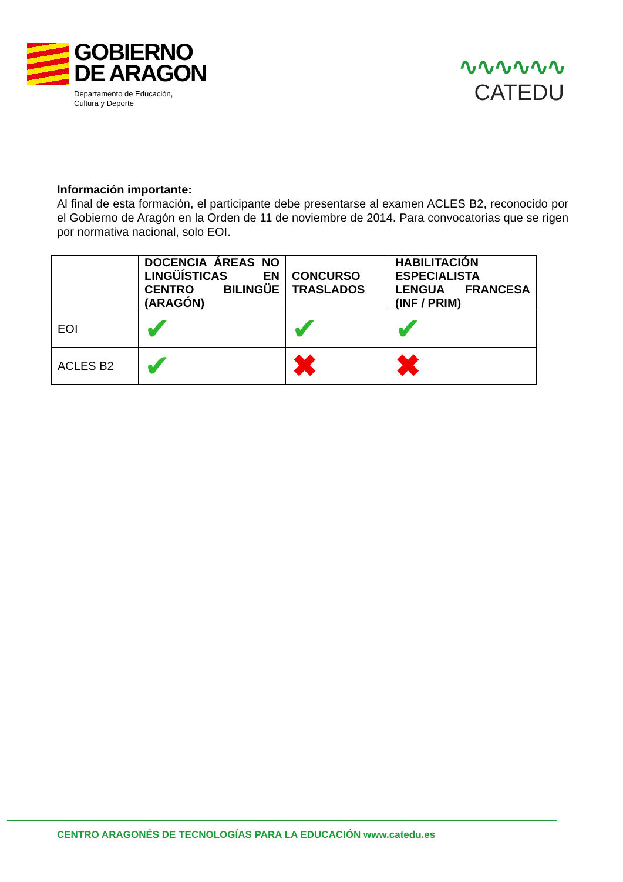GOBIERNO
DE ARAGON
Departamento de Educación,
Cultura y Deporte
∿∿∿∿∿∿
CATEDU
Información importante:
Al final de esta formación, el participante debe presentarse al examen ACLES B2, reconocido por el Gobierno de Aragón en la Orden de 11 de noviembre de 2014. Para convocatorias que se rigen por normativa nacional, solo EOI.
| | DOCENCIA ÁREAS NO LINGÜÍSTICAS EN CENTRO BILINGÜE (ARAGÓN) | CONCURSO TRASLADOS | HABILITACIÓN ESPECIALISTA LENGUA FRANCESA (INF / PRIM) |
| --- | --- | --- | --- |
| EOI | ✔ | ✔ | ✔ |
| ACLES B2 | ✔ | ✖ | ✖ |
CENTRO ARAGONÉS DE TECNOLOGÍAS PARA LA EDUCACIÓN www.catedu.es